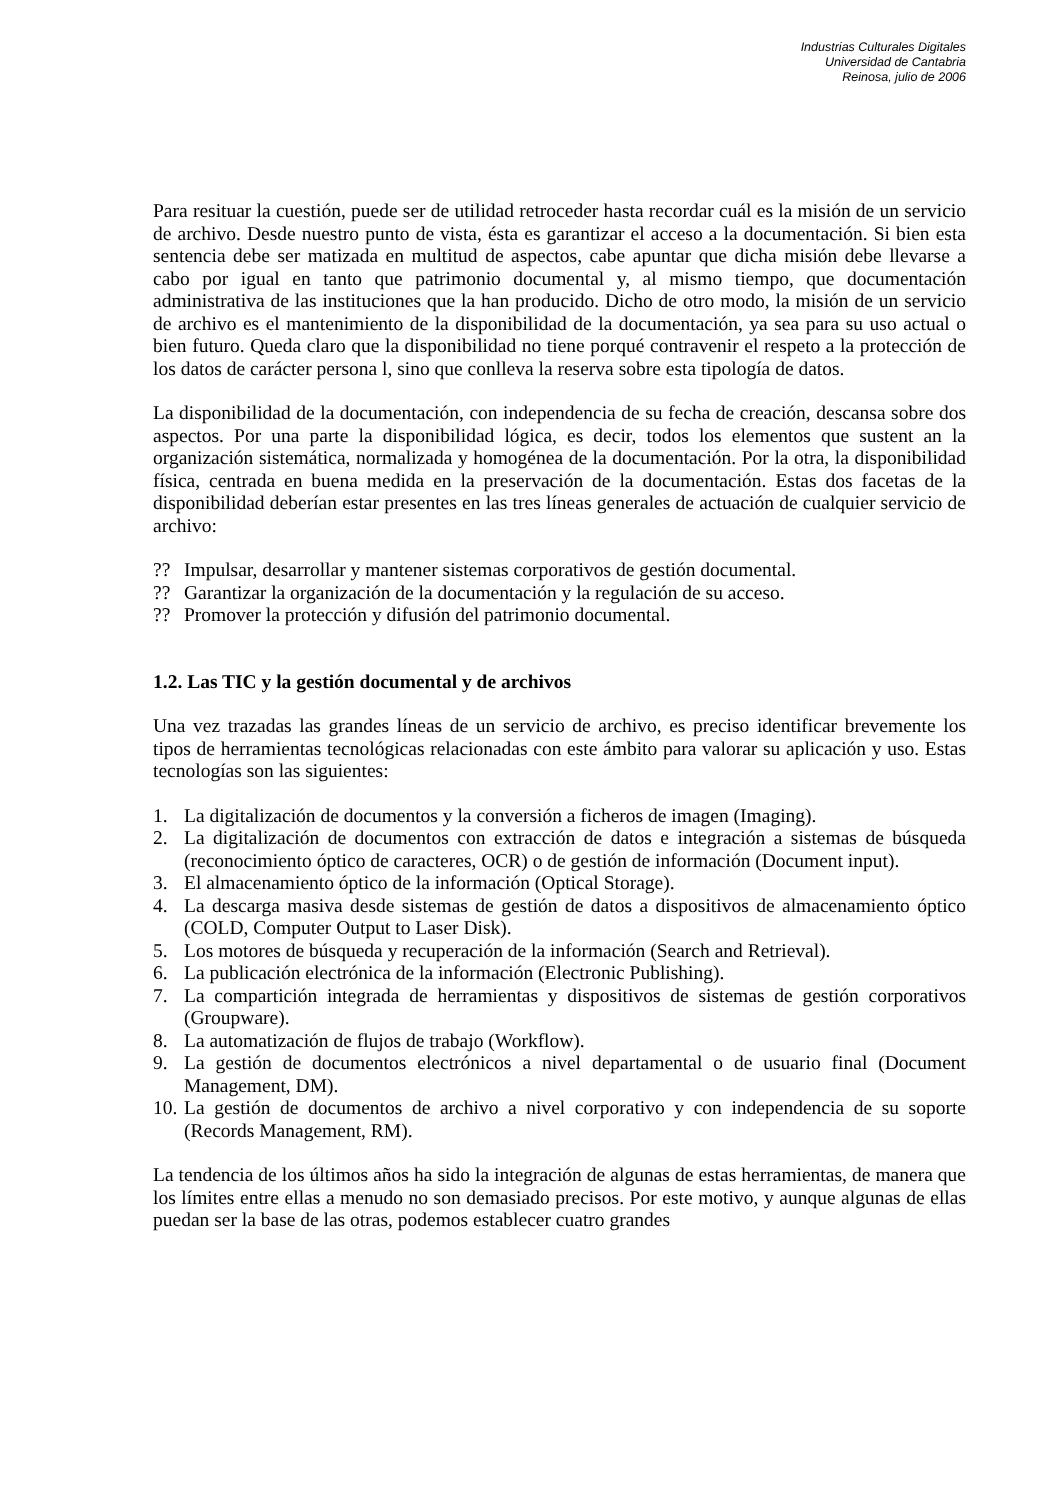Industrias Culturales Digitales
Universidad de Cantabria
Reinosa, julio de 2006
Para resituar la cuestión, puede ser de utilidad retroceder hasta recordar cuál es la misión de un servicio de archivo. Desde nuestro punto de vista, ésta es garantizar el acceso a la documentación. Si bien esta sentencia debe ser matizada en multitud de aspectos, cabe apuntar que dicha misión debe llevarse a cabo por igual en tanto que patrimonio documental y, al mismo tiempo, que documentación administrativa de las instituciones que la han producido. Dicho de otro modo, la misión de un servicio de archivo es el mantenimiento de la disponibilidad de la documentación, ya sea para su uso actual o bien futuro. Queda claro que la disponibilidad no tiene porqué contravenir el respeto a la protección de los datos de carácter persona l, sino que conlleva la reserva sobre esta tipología de datos.
La disponibilidad de la documentación, con independencia de su fecha de creación, descansa sobre dos aspectos. Por una parte la disponibilidad lógica, es decir, todos los elementos que sustent an la organización sistemática, normalizada y homogénea de la documentación. Por la otra, la disponibilidad física, centrada en buena medida en la preservación de la documentación. Estas dos facetas de la disponibilidad deberían estar presentes en las tres líneas generales de actuación de cualquier servicio de archivo:
?? Impulsar, desarrollar y mantener sistemas corporativos de gestión documental.
?? Garantizar la organización de la documentación y la regulación de su acceso.
?? Promover la protección y difusión del patrimonio documental.
1.2. Las TIC y la gestión documental y de archivos
Una vez trazadas las grandes líneas de un servicio de archivo, es preciso identificar brevemente los tipos de herramientas tecnológicas relacionadas con este ámbito para valorar su aplicación y uso. Estas tecnologías son las siguientes:
1. La digitalización de documentos y la conversión a ficheros de imagen (Imaging).
2. La digitalización de documentos con extracción de datos e integración a sistemas de búsqueda (reconocimiento óptico de caracteres, OCR) o de gestión de información (Document input).
3. El almacenamiento óptico de la información (Optical Storage).
4. La descarga masiva desde sistemas de gestión de datos a dispositivos de almacenamiento óptico (COLD, Computer Output to Laser Disk).
5. Los motores de búsqueda y recuperación de la información (Search and Retrieval).
6. La publicación electrónica de la información (Electronic Publishing).
7. La compartición integrada de herramientas y dispositivos de sistemas de gestión corporativos (Groupware).
8. La automatización de flujos de trabajo (Workflow).
9. La gestión de documentos electrónicos a nivel departamental o de usuario final (Document Management, DM).
10. La gestión de documentos de archivo a nivel corporativo y con independencia de su soporte (Records Management, RM).
La tendencia de los últimos años ha sido la integración de algunas de estas herramientas, de manera que los límites entre ellas a menudo no son demasiado precisos. Por este motivo, y aunque algunas de ellas puedan ser la base de las otras, podemos establecer cuatro grandes